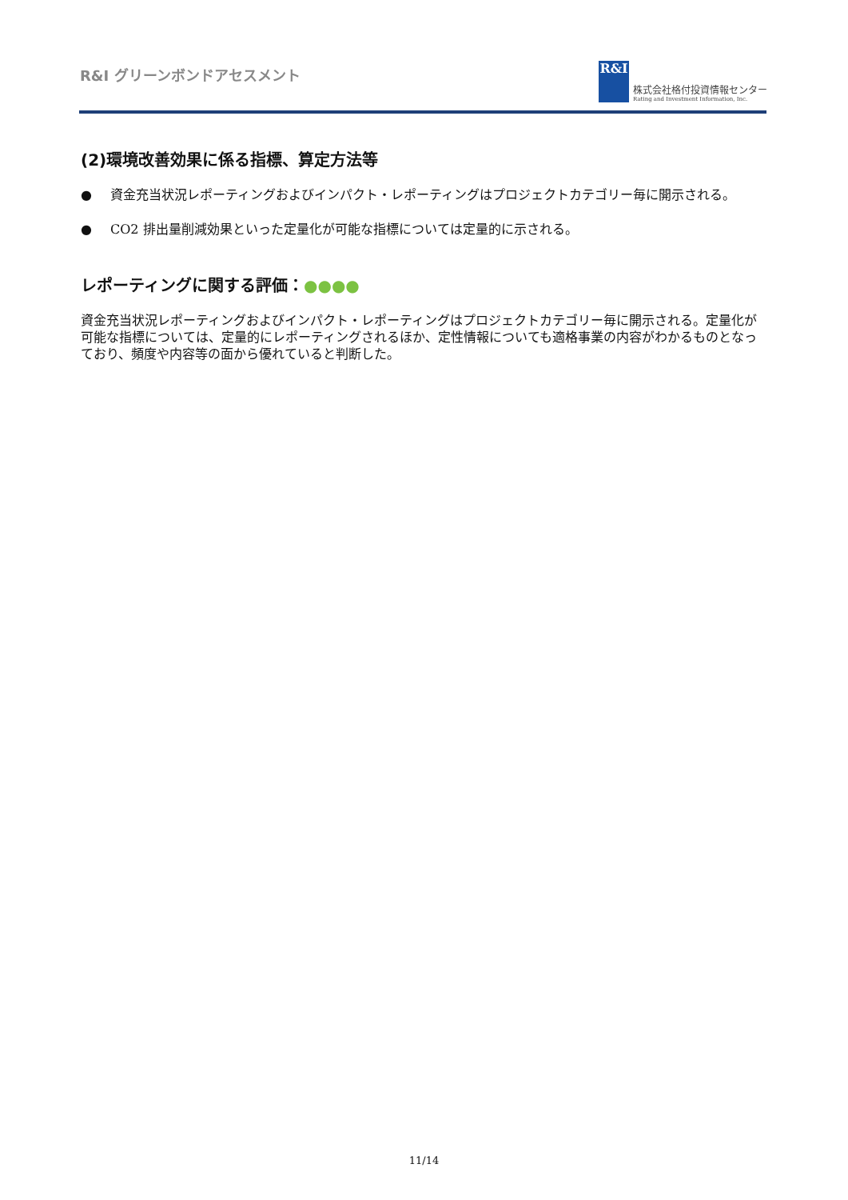R&I グリーンボンドアセスメント
R&I
株式会社格付投資情報センター
Rating and Investment Information, Inc.
(2)環境改善効果に係る指標、算定方法等
● 資金充当状況レポーティングおよびインパクト・レポーティングはプロジェクトカテゴリー毎に開示される。
● CO2 排出量削減効果といった定量化が可能な指標については定量的に示される。
レポーティングに関する評価：●●●●
資金充当状況レポーティングおよびインパクト・レポーティングはプロジェクトカテゴリー毎に開示される。定量化が可能な指標については、定量的にレポーティングされるほか、定性情報についても適格事業の内容がわかるものとなっており、頻度や内容等の面から優れていると判断した。
11/14